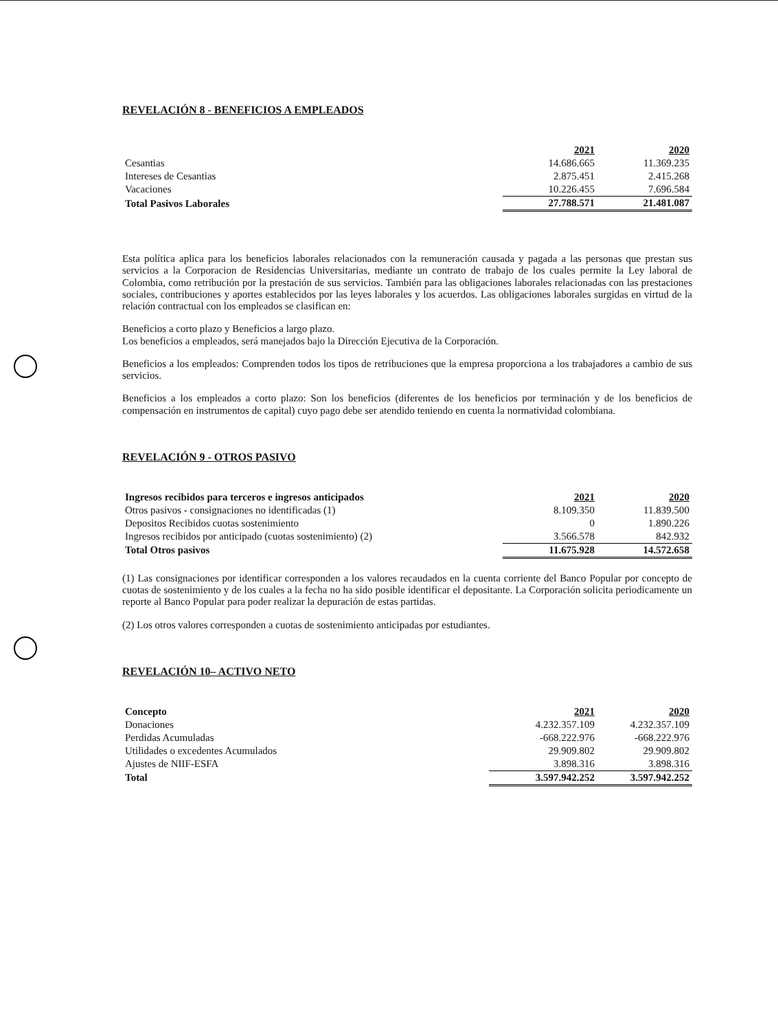REVELACIÓN 8 - BENEFICIOS A EMPLEADOS
| | 2021 | 2020 |
| Cesantias | 14.686.665 | 11.369.235 |
| Intereses de Cesantias | 2.875.451 | 2.415.268 |
| Vacaciones | 10.226.455 | 7.696.584 |
| Total Pasivos Laborales | 27.788.571 | 21.481.087 |
Esta política aplica para los beneficios laborales relacionados con la remuneración causada y pagada a las personas que prestan sus servicios a la Corporacion de Residencias Universitarias, mediante un contrato de trabajo de los cuales permite la Ley laboral de Colombia, como retribución por la prestación de sus servicios. También para las obligaciones laborales relacionadas con las prestaciones sociales, contribuciones y aportes establecidos por las leyes laborales y los acuerdos. Las obligaciones laborales surgidas en virtud de la relación contractual con los empleados se clasifican en:
Beneficios a corto plazo y Beneficios a largo plazo.
Los beneficios a empleados, será manejados bajo la Dirección Ejecutiva de la Corporación.
Beneficios a los empleados: Comprenden todos los tipos de retribuciones que la empresa proporciona a los trabajadores a cambio de sus servicios.
Beneficios a los empleados a corto plazo: Son los beneficios (diferentes de los beneficios por terminación y de los beneficios de compensación en instrumentos de capital) cuyo pago debe ser atendido teniendo en cuenta la normatividad colombiana.
REVELACIÓN 9 - OTROS PASIVO
| Ingresos recibidos para terceros e ingresos anticipados | 2021 | 2020 |
| Otros pasivos - consignaciones no identificadas (1) | 8.109.350 | 11.839.500 |
| Depositos Recibidos cuotas sostenimiento | 0 | 1.890.226 |
| Ingresos recibidos por anticipado (cuotas sostenimiento) (2) | 3.566.578 | 842.932 |
| Total Otros pasivos | 11.675.928 | 14.572.658 |
(1) Las consignaciones por identificar corresponden a los valores recaudados en la cuenta corriente del Banco Popular por concepto de cuotas de sostenimiento y de los cuales a la fecha no ha sido posible identificar el depositante. La Corporación solicita periodicamente un reporte al Banco Popular para poder realizar la depuración de estas partidas.
(2) Los otros valores corresponden a cuotas de sostenimiento anticipadas por estudiantes.
REVELACIÓN 10– ACTIVO NETO
| Concepto | 2021 | 2020 |
| Donaciones | 4.232.357.109 | 4.232.357.109 |
| Perdidas Acumuladas | -668.222.976 | -668.222.976 |
| Utilidades o excedentes Acumulados | 29.909.802 | 29.909.802 |
| Ajustes de NIIF-ESFA | 3.898.316 | 3.898.316 |
| Total | 3.597.942.252 | 3.597.942.252 |